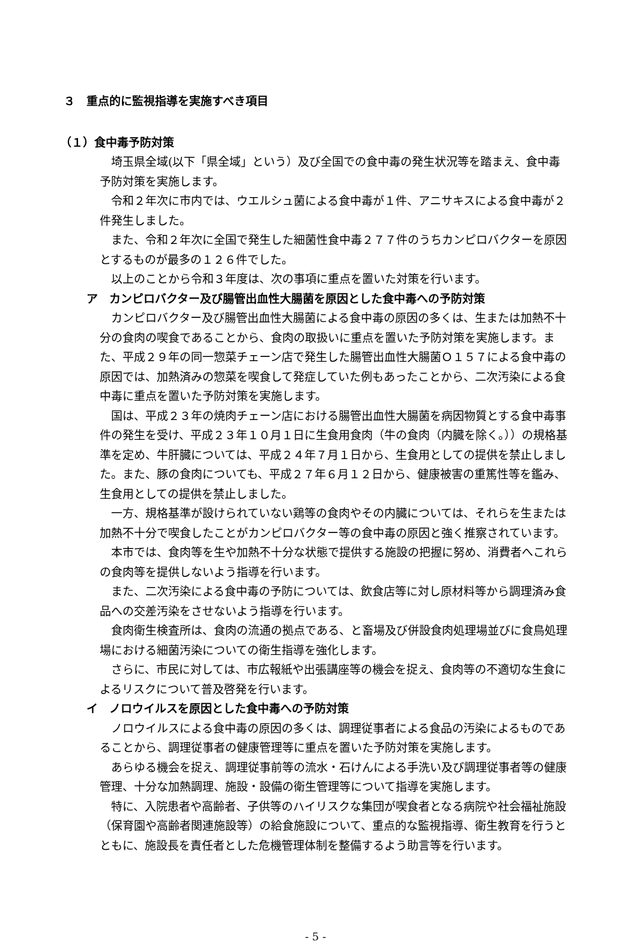３　重点的に監視指導を実施すべき項目
（１）食中毒予防対策
埼玉県全域(以下「県全域」という）及び全国での食中毒の発生状況等を踏まえ、食中毒予防対策を実施します。
令和２年次に市内では、ウエルシュ菌による食中毒が１件、アニサキスによる食中毒が２件発生しました。
また、令和２年次に全国で発生した細菌性食中毒２７７件のうちカンピロバクターを原因とするものが最多の１２６件でした。
以上のことから令和３年度は、次の事項に重点を置いた対策を行います。
ア　カンピロバクター及び腸管出血性大腸菌を原因とした食中毒への予防対策
カンピロバクター及び腸管出血性大腸菌による食中毒の原因の多くは、生または加熱不十分の食肉の喫食であることから、食肉の取扱いに重点を置いた予防対策を実施します。また、平成２９年の同一惣菜チェーン店で発生した腸管出血性大腸菌Ｏ１５７による食中毒の原因では、加熱済みの惣菜を喫食して発症していた例もあったことから、二次汚染による食中毒に重点を置いた予防対策を実施します。
国は、平成２３年の焼肉チェーン店における腸管出血性大腸菌を病因物質とする食中毒事件の発生を受け、平成２３年１０月１日に生食用食肉（牛の食肉（内臓を除く。））の規格基準を定め、牛肝臓については、平成２４年７月１日から、生食用としての提供を禁止しました。また、豚の食肉についても、平成２７年６月１２日から、健康被害の重篤性等を鑑み、生食用としての提供を禁止しました。
一方、規格基準が設けられていない鶏等の食肉やその内臓については、それらを生または加熱不十分で喫食したことがカンピロバクター等の食中毒の原因と強く推察されています。
本市では、食肉等を生や加熱不十分な状態で提供する施設の把握に努め、消費者へこれらの食肉等を提供しないよう指導を行います。
また、二次汚染による食中毒の予防については、飲食店等に対し原材料等から調理済み食品への交差汚染をさせないよう指導を行います。
食肉衛生検査所は、食肉の流通の拠点である、と畜場及び併設食肉処理場並びに食鳥処理場における細菌汚染についての衛生指導を強化します。
さらに、市民に対しては、市広報紙や出張講座等の機会を捉え、食肉等の不適切な生食によるリスクについて普及啓発を行います。
イ　ノロウイルスを原因とした食中毒への予防対策
ノロウイルスによる食中毒の原因の多くは、調理従事者による食品の汚染によるものであることから、調理従事者の健康管理等に重点を置いた予防対策を実施します。
あらゆる機会を捉え、調理従事前等の流水・石けんによる手洗い及び調理従事者等の健康管理、十分な加熱調理、施設・設備の衛生管理等について指導を実施します。
特に、入院患者や高齢者、子供等のハイリスクな集団が喫食者となる病院や社会福祉施設（保育園や高齢者関連施設等）の給食施設について、重点的な監視指導、衛生教育を行うとともに、施設長を責任者とした危機管理体制を整備するよう助言等を行います。
- 5 -